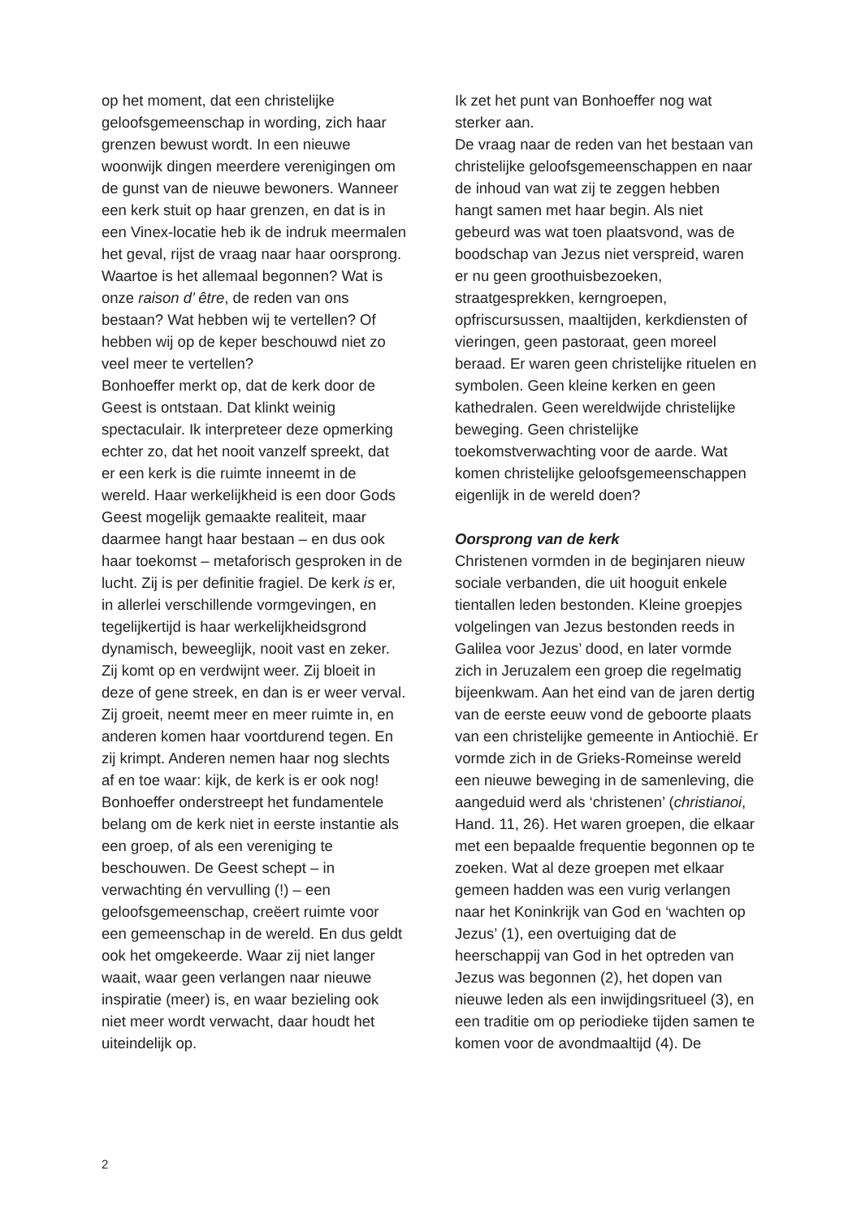op het moment, dat een christelijke geloofsgemeenschap in wording, zich haar grenzen bewust wordt. In een nieuwe woonwijk dingen meerdere verenigingen om de gunst van de nieuwe bewoners. Wanneer een kerk stuit op haar grenzen, en dat is in een Vinex-locatie heb ik de indruk meermalen het geval, rijst de vraag naar haar oorsprong. Waartoe is het allemaal begonnen? Wat is onze raison d’ être, de reden van ons bestaan? Wat hebben wij te vertellen? Of hebben wij op de keper beschouwd niet zo veel meer te vertellen?
Bonhoeffer merkt op, dat de kerk door de Geest is ontstaan. Dat klinkt weinig spectaculair. Ik interpreteer deze opmerking echter zo, dat het nooit vanzelf spreekt, dat er een kerk is die ruimte inneemt in de wereld. Haar werkelijkheid is een door Gods Geest mogelijk gemaakte realiteit, maar daarmee hangt haar bestaan – en dus ook haar toekomst – metaforisch gesproken in de lucht. Zij is per definitie fragiel. De kerk is er, in allerlei verschillende vormgevingen, en tegelijkertijd is haar werkelijkheidsgrond dynamisch, beweeglijk, nooit vast en zeker. Zij komt op en verdwijnt weer. Zij bloeit in deze of gene streek, en dan is er weer verval. Zij groeit, neemt meer en meer ruimte in, en anderen komen haar voortdurend tegen. En zij krimpt. Anderen nemen haar nog slechts af en toe waar: kijk, de kerk is er ook nog!
Bonhoeffer onderstreept het fundamentele belang om de kerk niet in eerste instantie als een groep, of als een vereniging te beschouwen. De Geest schept – in verwachting én vervulling (!) – een geloofsgemeenschap, creëert ruimte voor een gemeenschap in de wereld. En dus geldt ook het omgekeerde. Waar zij niet langer waait, waar geen verlangen naar nieuwe inspiratie (meer) is, en waar bezieling ook niet meer wordt verwacht, daar houdt het uiteindelijk op.
Ik zet het punt van Bonhoeffer nog wat sterker aan.
De vraag naar de reden van het bestaan van christelijke geloofsgemeenschappen en naar de inhoud van wat zij te zeggen hebben hangt samen met haar begin. Als niet gebeurd was wat toen plaatsvond, was de boodschap van Jezus niet verspreid, waren er nu geen groothuisbezoeken, straatgesprekken, kerngroepen, opfriscursussen, maaltijden, kerkdiensten of vieringen, geen pastoraat, geen moreel beraad. Er waren geen christelijke rituelen en symbolen. Geen kleine kerken en geen kathedralen. Geen wereldwijde christelijke beweging. Geen christelijke toekomstverwachting voor de aarde. Wat komen christelijke geloofsgemeenschappen eigenlijk in de wereld doen?
Oorsprong van de kerk
Christenen vormden in de beginjaren nieuw sociale verbanden, die uit hooguit enkele tientallen leden bestonden. Kleine groepjes volgelingen van Jezus bestonden reeds in Galilea voor Jezus’ dood, en later vormde zich in Jeruzalem een groep die regelmatig bijeenkwam. Aan het eind van de jaren dertig van de eerste eeuw vond de geboorte plaats van een christelijke gemeente in Antiochië. Er vormde zich in de Grieks-Romeinse wereld een nieuwe beweging in de samenleving, die aangeduid werd als ‘christenen’ (christianoi, Hand. 11, 26). Het waren groepen, die elkaar met een bepaalde frequentie begonnen op te zoeken. Wat al deze groepen met elkaar gemeen hadden was een vurig verlangen naar het Koninkrijk van God en ‘wachten op Jezus’ (1), een overtuiging dat de heerschappij van God in het optreden van Jezus was begonnen (2), het dopen van nieuwe leden als een inwijdingsritueel (3), en een traditie om op periodieke tijden samen te komen voor de avondmaaltijd (4). De
2